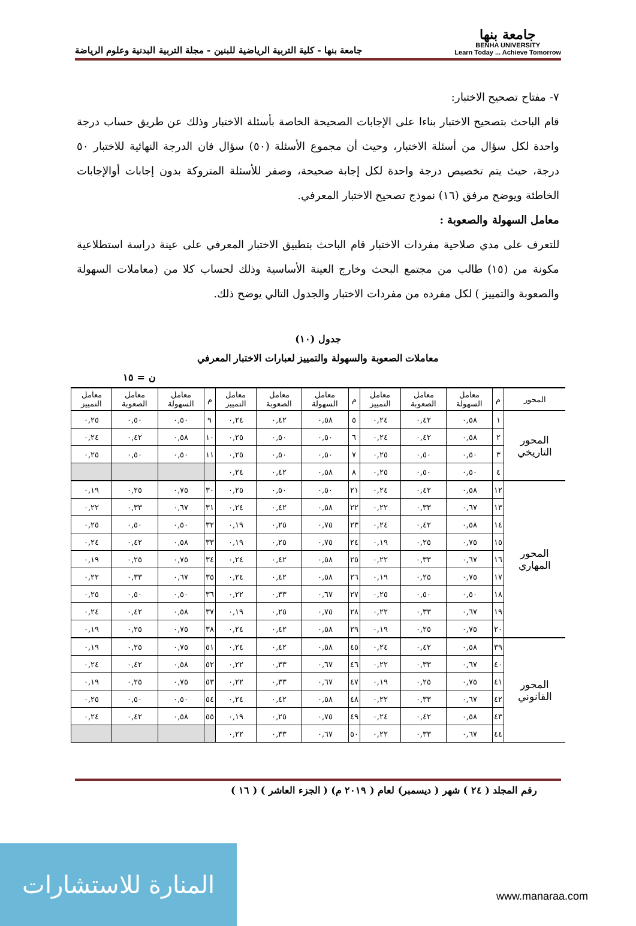جامعة بنها
BENHA UNIVERSITY
Learn Today ... Achieve Tomorrow
جامعة بنها - كلية التربية الرياضية للبنين - مجلة التربية البدنية وعلوم الرياضة
٧- مفتاح تصحيح الاختبار:
قام الباحث بتصحيح الاختبار بناءا على الإجابات الصحيحة الخاصة بأسئلة الاختبار وذلك عن طريق حساب درجة واحدة لكل سؤال من أسئلة الاختبار، وحيث أن مجموع الأسئلة (٥٠) سؤال فان الدرجة النهائية للاختبار ٥٠ درجة، حيث يتم تخصيص درجة واحدة لكل إجابة صحيحة، وصفر للأسئلة المتروكة بدون إجابات أوالإجابات الخاطئة ويوضح مرفق (١٦) نموذج تصحيح الاختبار المعرفي.
معامل السهولة والصعوبة :
للتعرف على مدي صلاحية مفردات الاختبار قام الباحث بتطبيق الاختبار المعرفي على عينة دراسة استطلاعية مكونة من (١٥) طالب من مجتمع البحث وخارج العينة الأساسية وذلك لحساب كلا من (معاملات السهولة والصعوبة والتمييز ) لكل مفرده من مفردات الاختبار والجدول التالي يوضح ذلك.
جدول (١٠)
معاملات الصعوبة والسهولة والتمييز لعبارات الاختبار المعرفي
ن = ١٥
| المحور | م | معامل السهولة | معامل الصعوبة | معامل التمييز | م | معامل السهولة | معامل الصعوبة | معامل التمييز | م | معامل السهولة | معامل الصعوبة | معامل التمييز |
| --- | --- | --- | --- | --- | --- | --- | --- | --- | --- | --- | --- | --- |
| المحور التاريخي | ١ | ٠,٥٨ | ٠,٤٢ | ٠,٢٤ | ٥ | ٠,٥٨ | ٠,٤٢ | ٠,٢٤ | ٩ | ٠,٥٠ | ٠,٥٠ | ٠,٢٥ |
| | ٢ | ٠,٥٨ | ٠,٤٢ | ٠,٢٤ | ٦ | ٠,٥٠ | ٠,٥٠ | ٠,٢٥ | ١٠ | ٠,٥٨ | ٠,٤٢ | ٠,٢٤ |
| | ٣ | ٠,٥٠ | ٠,٥٠ | ٠,٢٥ | ٧ | ٠,٥٠ | ٠,٥٠ | ٠,٢٥ | ١١ | ٠,٥٠ | ٠,٥٠ | ٠,٢٥ |
| | ٤ | ٠,٥٠ | ٠,٥٠ | ٠,٢٥ | ٨ | ٠,٥٨ | ٠,٤٢ | ٠,٢٤ | | | | |
| المحور المهاري | ١٢ | ٠,٥٨ | ٠,٤٢ | ٠,٢٤ | ٢١ | ٠,٥٠ | ٠,٥٠ | ٠,٢٥ | ٣٠ | ٠,٧٥ | ٠,٢٥ | ٠,١٩ |
| | ١٣ | ٠,٦٧ | ٠,٣٣ | ٠,٢٢ | ٢٢ | ٠,٥٨ | ٠,٤٢ | ٠,٢٤ | ٣١ | ٠,٦٧ | ٠,٣٣ | ٠,٢٢ |
| | ١٤ | ٠,٥٨ | ٠,٤٢ | ٠,٢٤ | ٢٣ | ٠,٧٥ | ٠,٢٥ | ٠,١٩ | ٣٢ | ٠,٥٠ | ٠,٥٠ | ٠,٢٥ |
| | ١٥ | ٠,٧٥ | ٠,٢٥ | ٠,١٩ | ٢٤ | ٠,٧٥ | ٠,٢٥ | ٠,١٩ | ٣٣ | ٠,٥٨ | ٠,٤٢ | ٠,٢٤ |
| | ١٦ | ٠,٦٧ | ٠,٣٣ | ٠,٢٢ | ٢٥ | ٠,٥٨ | ٠,٤٢ | ٠,٢٤ | ٣٤ | ٠,٧٥ | ٠,٢٥ | ٠,١٩ |
| | ١٧ | ٠,٧٥ | ٠,٢٥ | ٠,١٩ | ٢٦ | ٠,٥٨ | ٠,٤٢ | ٠,٢٤ | ٣٥ | ٠,٦٧ | ٠,٣٣ | ٠,٢٢ |
| | ١٨ | ٠,٥٠ | ٠,٥٠ | ٠,٢٥ | ٢٧ | ٠,٦٧ | ٠,٣٣ | ٠,٢٢ | ٣٦ | ٠,٥٠ | ٠,٥٠ | ٠,٢٥ |
| | ١٩ | ٠,٦٧ | ٠,٣٣ | ٠,٢٢ | ٢٨ | ٠,٧٥ | ٠,٢٥ | ٠,١٩ | ٣٧ | ٠,٥٨ | ٠,٤٢ | ٠,٢٤ |
| | ٢٠ | ٠,٧٥ | ٠,٢٥ | ٠,١٩ | ٢٩ | ٠,٥٨ | ٠,٤٢ | ٠,٢٤ | ٣٨ | ٠,٧٥ | ٠,٢٥ | ٠,١٩ |
| المحور القانوني | ٣٩ | ٠,٥٨ | ٠,٤٢ | ٠,٢٤ | ٤٥ | ٠,٥٨ | ٠,٤٢ | ٠,٢٤ | ٥١ | ٠,٧٥ | ٠,٢٥ | ٠,١٩ |
| | ٤٠ | ٠,٦٧ | ٠,٣٣ | ٠,٢٢ | ٤٦ | ٠,٦٧ | ٠,٣٣ | ٠,٢٢ | ٥٢ | ٠,٥٨ | ٠,٤٢ | ٠,٢٤ |
| | ٤١ | ٠,٧٥ | ٠,٢٥ | ٠,١٩ | ٤٧ | ٠,٦٧ | ٠,٣٣ | ٠,٢٢ | ٥٣ | ٠,٧٥ | ٠,٢٥ | ٠,١٩ |
| | ٤٢ | ٠,٦٧ | ٠,٣٣ | ٠,٢٢ | ٤٨ | ٠,٥٨ | ٠,٤٢ | ٠,٢٤ | ٥٤ | ٠,٥٠ | ٠,٥٠ | ٠,٢٥ |
| | ٤٣ | ٠,٥٨ | ٠,٤٢ | ٠,٢٤ | ٤٩ | ٠,٧٥ | ٠,٢٥ | ٠,١٩ | ٥٥ | ٠,٥٨ | ٠,٤٢ | ٠,٢٤ |
| | ٤٤ | ٠,٦٧ | ٠,٣٣ | ٠,٢٢ | ٥٠ | ٠,٦٧ | ٠,٣٣ | ٠,٢٢ | | | | |
رقم المجلد ( ٢٤ ) شهر ( ديسمبر) لعام ( ٢٠١٩ م) ( الجزء العاشر ) ( ١٦ )
المنارة للاستشارات
www.manaraa.com